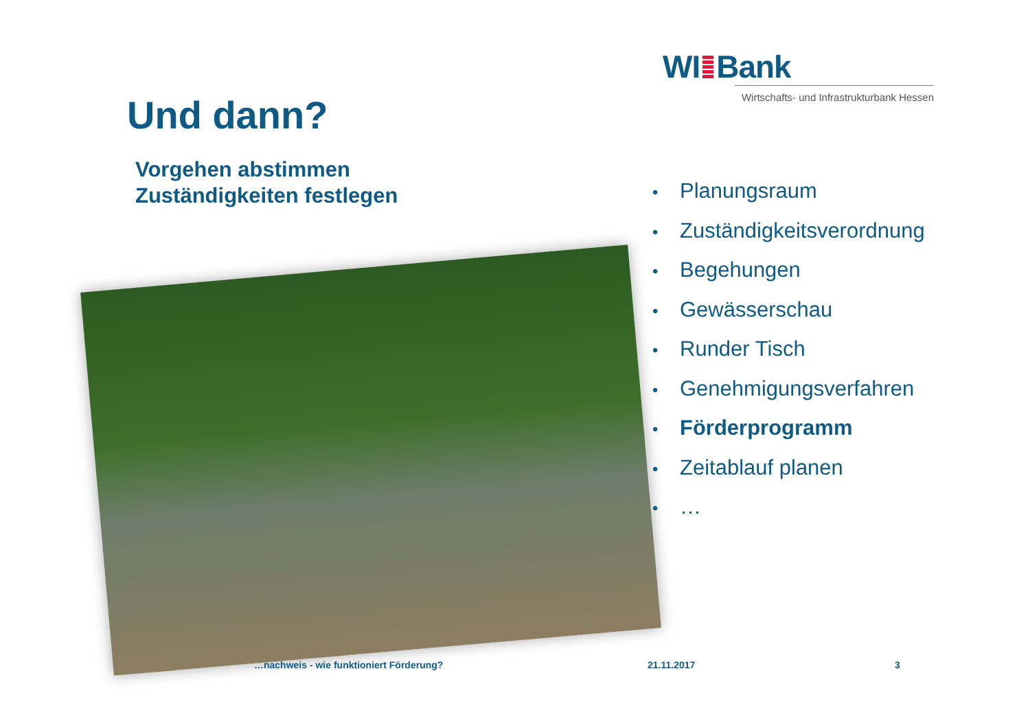WI Bank
Wirtschafts- und Infrastrukturbank Hessen
Und dann?
Vorgehen abstimmen
Zuständigkeiten festlegen
• Planungsraum
• Zuständigkeitsverordnung
• Begehungen
• Gewässerschau
• Runder Tisch
• Genehmigungsverfahren
• Förderprogramm
• Zeitablauf planen
• …
…nachweis - wie funktioniert Förderung?
21.11.2017 3